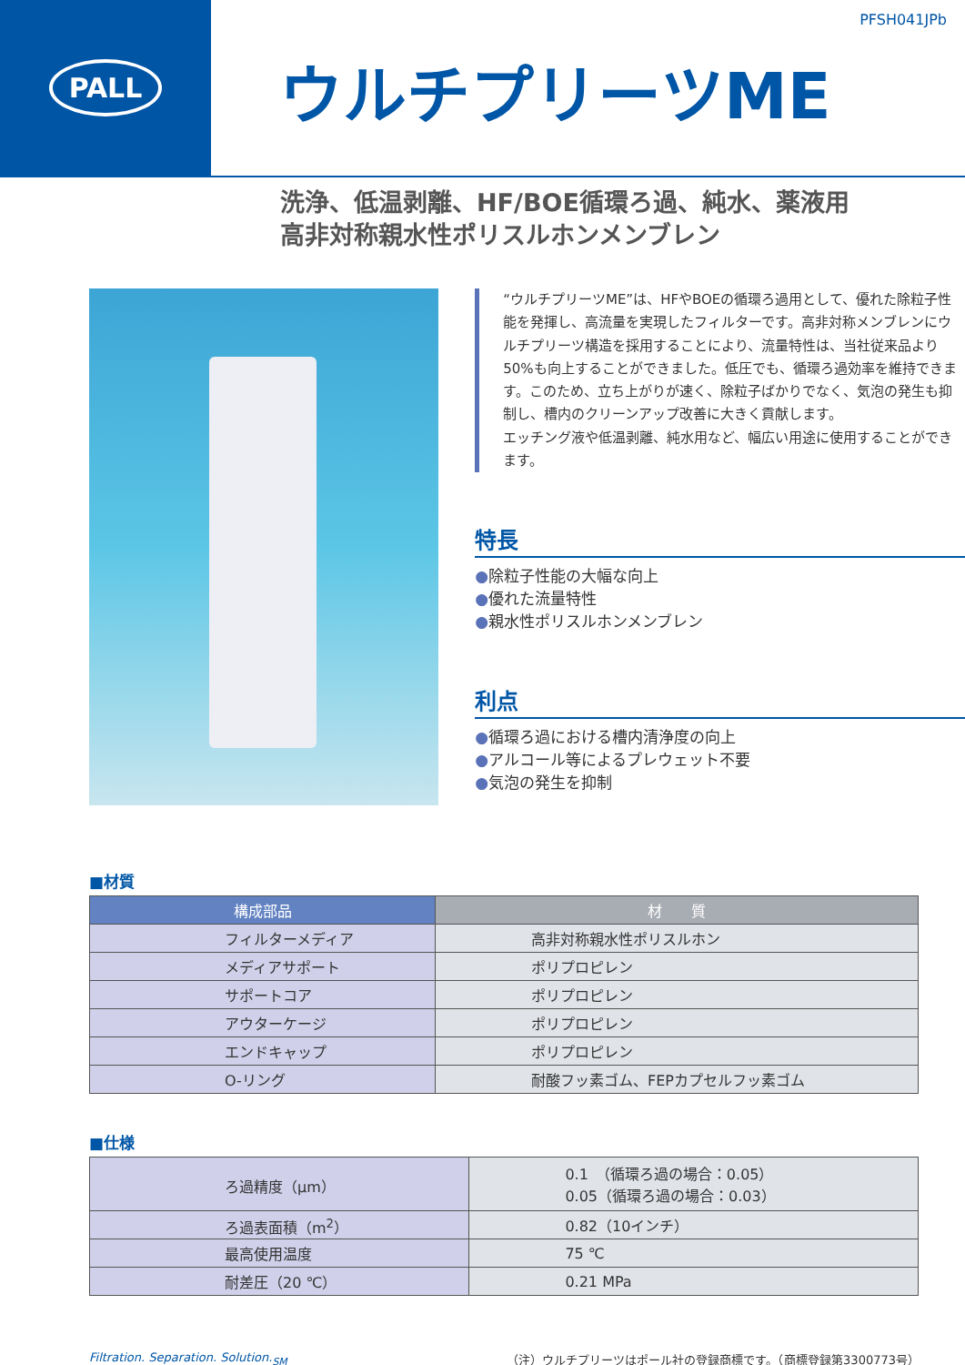PALL
PFSH041JPb
ウルチプリーツME
洗浄、低温剥離、HF/BOE循環ろ過、純水、薬液用
高非対称親水性ポリスルホンメンブレン
“ウルチプリーツME”は、HFやBOEの循環ろ過用として、優れた除粒子性能を発揮し、高流量を実現したフィルターです。高非対称メンブレンにウルチプリーツ構造を採用することにより、流量特性は、当社従来品より50%も向上することができました。低圧でも、循環ろ過効率を維持できます。このため、立ち上がりが速く、除粒子ばかりでなく、気泡の発生も抑制し、槽内のクリーンアップ改善に大きく貢献します。
エッチング液や低温剥離、純水用など、幅広い用途に使用することができます。
特長
●除粒子性能の大幅な向上
●優れた流量特性
●親水性ポリスルホンメンブレン
利点
●循環ろ過における槽内清浄度の向上
●アルコール等によるプレウェット不要
●気泡の発生を抑制
■材質
| 構成部品 | 材 質 |
| --- | --- |
| フィルターメディア | 高非対称親水性ポリスルホン |
| メディアサポート | ポリプロピレン |
| サポートコア | ポリプロピレン |
| アウターケージ | ポリプロピレン |
| エンドキャップ | ポリプロピレン |
| O-リング | 耐酸フッ素ゴム、FEPカプセルフッ素ゴム |
■仕様
| ろ過精度（μm） | 0.1 （循環ろ過の場合：0.05） 0.05（循環ろ過の場合：0.03） |
| ろ過表面積（m<sup>2</sup>） | 0.82（10インチ） |
| 最高使用温度 | 75 ℃ |
| 耐差圧（20 ℃） | 0.21 MPa |
Filtration. Separation. Solution.<sub>SM</sub> （注）ウルチプリーツはポール社の登録商標です。（商標登録第3300773号）